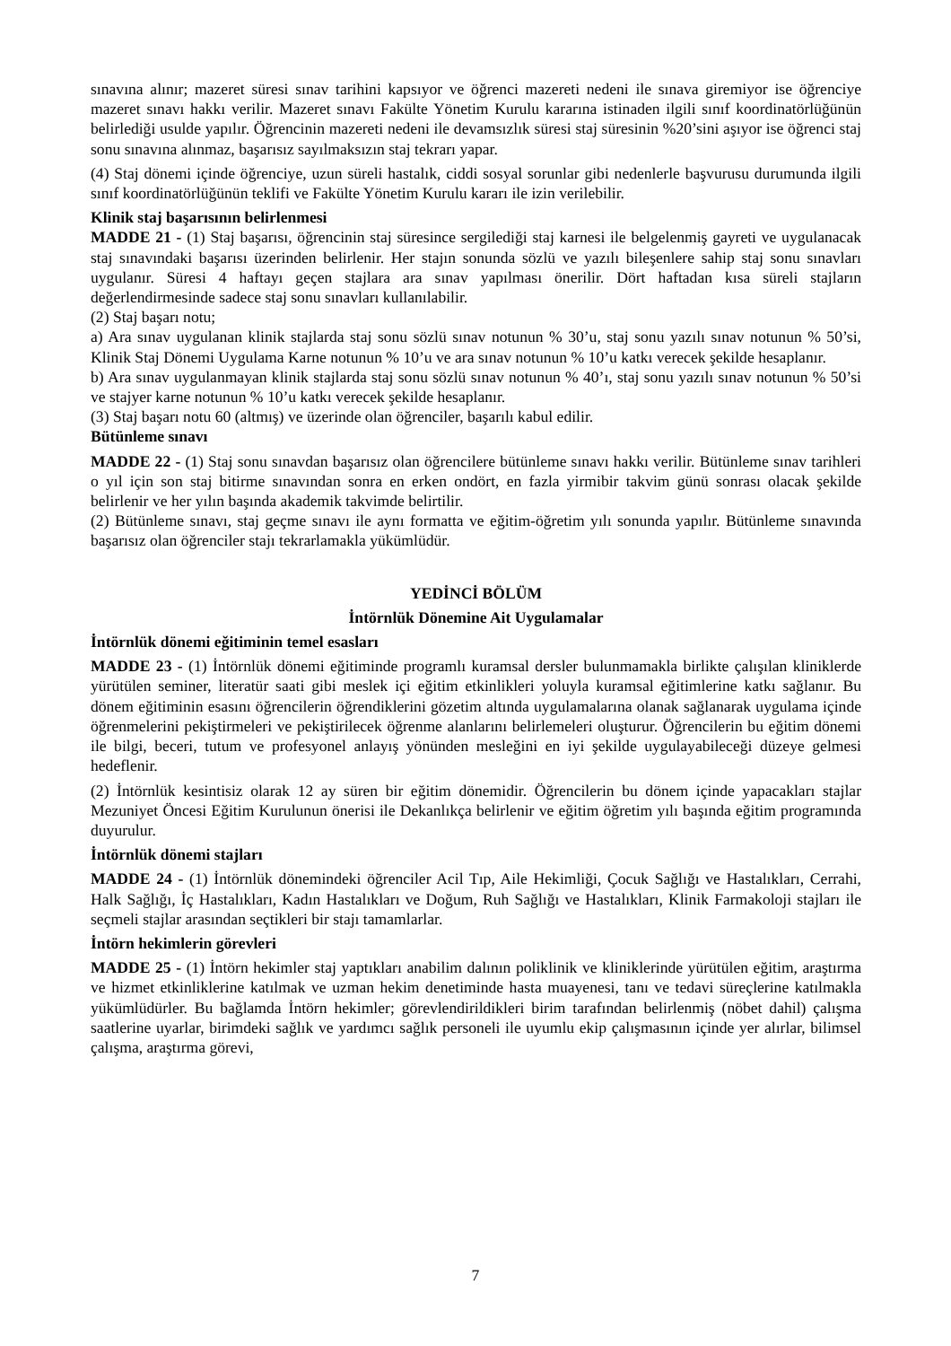sınavına alınır; mazeret süresi sınav tarihini kapsıyor ve öğrenci mazereti nedeni ile sınava giremiyor ise öğrenciye mazeret sınavı hakkı verilir. Mazeret sınavı Fakülte Yönetim Kurulu kararına istinaden ilgili sınıf koordinatörlüğünün belirlediği usulde yapılır. Öğrencinin mazereti nedeni ile devamsızlık süresi staj süresinin %20’sini aşıyor ise öğrenci staj sonu sınavına alınmaz, başarısız sayılmaksızın staj tekrarı yapar.
(4) Staj dönemi içinde öğrenciye, uzun süreli hastalık, ciddi sosyal sorunlar gibi nedenlerle başvurusu durumunda ilgili sınıf koordinatörlüğünün teklifi ve Fakülte Yönetim Kurulu kararı ile izin verilebilir.
Klinik staj başarısının belirlenmesi
MADDE 21 - (1) Staj başarısı, öğrencinin staj süresince sergilediği staj karnesi ile belgelenmiş gayreti ve uygulanacak staj sınavındaki başarısı üzerinden belirlenir. Her stajın sonunda sözlü ve yazılı bileşenlere sahip staj sonu sınavları uygulanır. Süresi 4 haftayı geçen stajlara ara sınav yapılması önerilir. Dört haftadan kısa süreli stajların değerlendirmesinde sadece staj sonu sınavları kullanılabilir.
(2) Staj başarı notu;
a) Ara sınav uygulanan klinik stajlarda staj sonu sözlü sınav notunun % 30’u, staj sonu yazılı sınav notunun % 50’si, Klinik Staj Dönemi Uygulama Karne notunun % 10’u ve ara sınav notunun % 10’u katkı verecek şekilde hesaplanır.
b) Ara sınav uygulanmayan klinik stajlarda staj sonu sözlü sınav notunun % 40’ı, staj sonu yazılı sınav notunun % 50’si ve stajyer karne notunun % 10’u katkı verecek şekilde hesaplanır.
(3) Staj başarı notu 60 (altmış) ve üzerinde olan öğrenciler, başarılı kabul edilir.
Bütünleme sınavı
MADDE 22 - (1) Staj sonu sınavdan başarısız olan öğrencilere bütünleme sınavı hakkı verilir. Bütünleme sınav tarihleri o yıl için son staj bitirme sınavından sonra en erken ondört, en fazla yirmibir takvim günü sonrası olacak şekilde belirlenir ve her yılın başında akademik takvimde belirtilir.
(2) Bütünleme sınavı, staj geçme sınavı ile aynı formatta ve eğitim-öğretim yılı sonunda yapılır. Bütünleme sınavında başarısız olan öğrenciler stajı tekrarlamakla yükümlüdür.
YEDİNCİ BÖLÜM
İntörnlük Dönemine Ait Uygulamalar
İntörnlük dönemi eğitiminin temel esasları
MADDE 23 - (1) İntörnlük dönemi eğitiminde programlı kuramsal dersler bulunmamakla birlikte çalışılan kliniklerde yürütülen seminer, literatür saati gibi meslek içi eğitim etkinlikleri yoluyla kuramsal eğitimlerine katkı sağlanır. Bu dönem eğitiminin esasını öğrencilerin öğrendiklerini gözetim altında uygulamalarına olanak sağlanarak uygulama içinde öğrenmelerini pekiştirmeleri ve pekiştirilecek öğrenme alanlarını belirlemeleri oluşturur. Öğrencilerin bu eğitim dönemi ile bilgi, beceri, tutum ve profesyonel anlayış yönünden mesleğini en iyi şekilde uygulayabileceği düzeye gelmesi hedeflenir.
(2) İntörnlük kesintisiz olarak 12 ay süren bir eğitim dönemidir. Öğrencilerin bu dönem içinde yapacakları stajlar Mezuniyet Öncesi Eğitim Kurulunun önerisi ile Dekanlıkça belirlenir ve eğitim öğretim yılı başında eğitim programında duyurulur.
İntörnlük dönemi stajları
MADDE 24 - (1) İntörnlük dönemindeki öğrenciler Acil Tıp, Aile Hekimliği, Çocuk Sağlığı ve Hastalıkları, Cerrahi, Halk Sağlığı, İç Hastalıkları, Kadın Hastalıkları ve Doğum, Ruh Sağlığı ve Hastalıkları, Klinik Farmakoloji stajları ile seçmeli stajlar arasından seçtikleri bir stajı tamamlarlar.
İntörn hekimlerin görevleri
MADDE 25 - (1) İntörn hekimler staj yaptıkları anabilim dalının poliklinik ve kliniklerinde yürütülen eğitim, araştırma ve hizmet etkinliklerine katılmak ve uzman hekim denetiminde hasta muayenesi, tanı ve tedavi süreçlerine katılmakla yükümlüdürler. Bu bağlamda İntörn hekimler; görevlendirildikleri birim tarafından belirlenmiş (nöbet dahil) çalışma saatlerine uyarlar, birimdeki sağlık ve yardımcı sağlık personeli ile uyumlu ekip çalışmasının içinde yer alırlar, bilimsel çalışma, araştırma görevi,
7